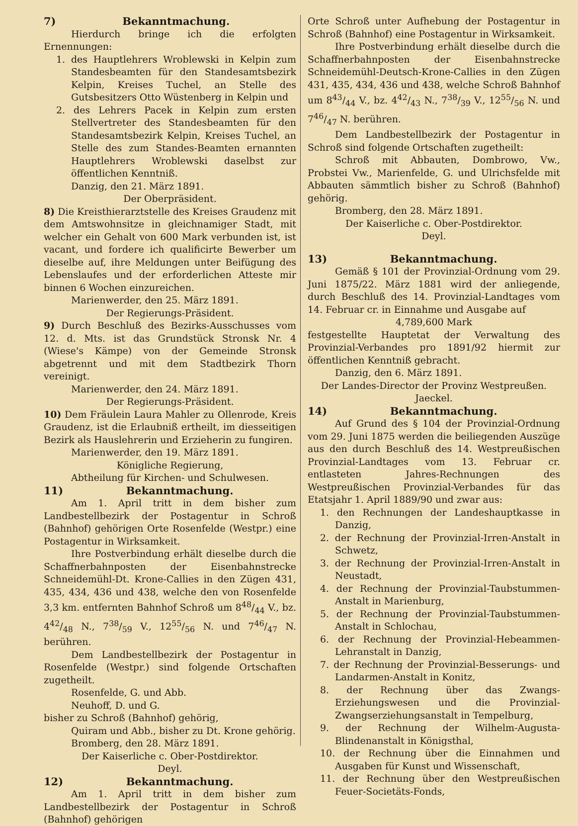7) Bekanntmachung.
Hierdurch bringe ich die erfolgten Ernennungen:
1. des Hauptlehrers Wroblewski in Kelpin zum Standesbeamten für den Standesamtsbezirk Kelpin, Kreises Tuchel, an Stelle des Gutsbesitzers Otto Wüstenberg in Kelpin und
2. des Lehrers Pacek in Kelpin zum ersten Stellvertreter des Standesbeamten für den Standesamtsbezirk Kelpin, Kreises Tuchel, an Stelle des zum Standes-Beamten ernannten Hauptlehrers Wroblewski daselbst zur öffentlichen Kenntniß.
Danzig, den 21. März 1891.
Der Oberpräsident.
8) Die Kreisthierarztstelle des Kreises Graudenz mit dem Amtswohnsitze in gleichnamiger Stadt, mit welcher ein Gehalt von 600 Mark verbunden ist, ist vacant, und fordere ich qualificirte Bewerber um dieselbe auf, ihre Meldungen unter Beifügung des Lebenslaufes und der erforderlichen Atteste mir binnen 6 Wochen einzureichen.
Marienwerder, den 25. März 1891.
Der Regierungs-Präsident.
9) Durch Beschluß des Bezirks-Ausschusses vom 12. d. Mts. ist das Grundstück Stronsk Nr. 4 (Wiese's Kämpe) von der Gemeinde Stronsk abgetrennt und mit dem Stadtbezirk Thorn vereinigt.
Marienwerder, den 24. März 1891.
Der Regierungs-Präsident.
10) Dem Fräulein Laura Mahler zu Ollenrode, Kreis Graudenz, ist die Erlaubniß ertheilt, im diesseitigen Bezirk als Hauslehrerin und Erzieherin zu fungiren.
Marienwerder, den 19. März 1891.
Königliche Regierung,
Abtheilung für Kirchen- und Schulwesen.
11) Bekanntmachung.
Am 1. April tritt in dem bisher zum Landbestellbezirk der Postagentur in Schroß (Bahnhof) gehörigen Orte Rosenfelde (Westpr.) eine Postagentur in Wirksamkeit.
Ihre Postverbindung erhält dieselbe durch die Schaffnerbahnposten der Eisenbahnstrecke Schneidemühl-Dt. Krone-Callies in den Zügen 431, 435, 434, 436 und 438, welche den von Rosenfelde 3,3 km. entfernten Bahnhof Schroß um 848/44 V., bz. 442/48 N., 738/59 V., 1255/56 N. und 746/47 N. berühren.
Dem Landbestellbezirk der Postagentur in Rosenfelde (Westpr.) sind folgende Ortschaften zugetheilt.
Rosenfelde, G. und Abb.
Neuhoff, D. und G.
bisher zu Schroß (Bahnhof) gehörig,
Quiram und Abb., bisher zu Dt. Krone gehörig.
Bromberg, den 28. März 1891.
Der Kaiserliche c. Ober-Postdirektor.
Deyl.
12) Bekanntmachung.
Am 1. April tritt in dem bisher zum Landbestellbezirk der Postagentur in Schroß (Bahnhof) gehörigen
Orte Schroß unter Aufhebung der Postagentur in Schroß (Bahnhof) eine Postagentur in Wirksamkeit.
Ihre Postverbindung erhält dieselbe durch die Schaffnerbahnposten der Eisenbahnstrecke Schneidemühl-Deutsch-Krone-Callies in den Zügen 431, 435, 434, 436 und 438, welche Schroß Bahnhof um 843/44 V., bz. 442/43 N., 738/39 V., 1255/56 N. und 746/47 N. berühren.
Dem Landbestellbezirk der Postagentur in Schroß sind folgende Ortschaften zugetheilt:
Schroß mit Abbauten, Dombrowo, Vw., Probstei Vw., Marienfelde, G. und Ulrichsfelde mit Abbauten sämmtlich bisher zu Schroß (Bahnhof) gehörig.
Bromberg, den 28. März 1891.
Der Kaiserliche c. Ober-Postdirektor.
Deyl.
13) Bekanntmachung.
Gemäß § 101 der Provinzial-Ordnung vom 29. Juni 1875/22. März 1881 wird der anliegende, durch Beschluß des 14. Provinzial-Landtages vom 14. Februar cr. in Einnahme und Ausgabe auf
4,789,600 Mark
festgestellte Hauptetat der Verwaltung des Provinzial-Verbandes pro 1891/92 hiermit zur öffentlichen Kenntniß gebracht.
Danzig, den 6. März 1891.
Der Landes-Director der Provinz Westpreußen.
Jaeckel.
14) Bekanntmachung.
Auf Grund des § 104 der Provinzial-Ordnung vom 29. Juni 1875 werden die beiliegenden Auszüge aus den durch Beschluß des 14. Westpreußischen Provinzial-Landtages vom 13. Februar cr. entlasteten Jahres-Rechnungen des Westpreußischen Provinzial-Verbandes für das Etatsjahr 1. April 1889/90 und zwar aus:
1. den Rechnungen der Landeshauptkasse in Danzig,
2. der Rechnung der Provinzial-Irren-Anstalt in Schwetz,
3. der Rechnung der Provinzial-Irren-Anstalt in Neustadt,
4. der Rechnung der Provinzial-Taubstummen-Anstalt in Marienburg,
5. der Rechnung der Provinzial-Taubstummen-Anstalt in Schlochau,
6. der Rechnung der Provinzial-Hebeammen-Lehranstalt in Danzig,
7. der Rechnung der Provinzial-Besserungs- und Landarmen-Anstalt in Konitz,
8. der Rechnung über das Zwangs-Erziehungswesen und die Provinzial-Zwangserziehungsanstalt in Tempelburg,
9. der Rechnung der Wilhelm-Augusta-Blindenanstalt in Königsthal,
10. der Rechnung über die Einnahmen und Ausgaben für Kunst und Wissenschaft,
11. der Rechnung über den Westpreußischen Feuer-Societäts-Fonds,